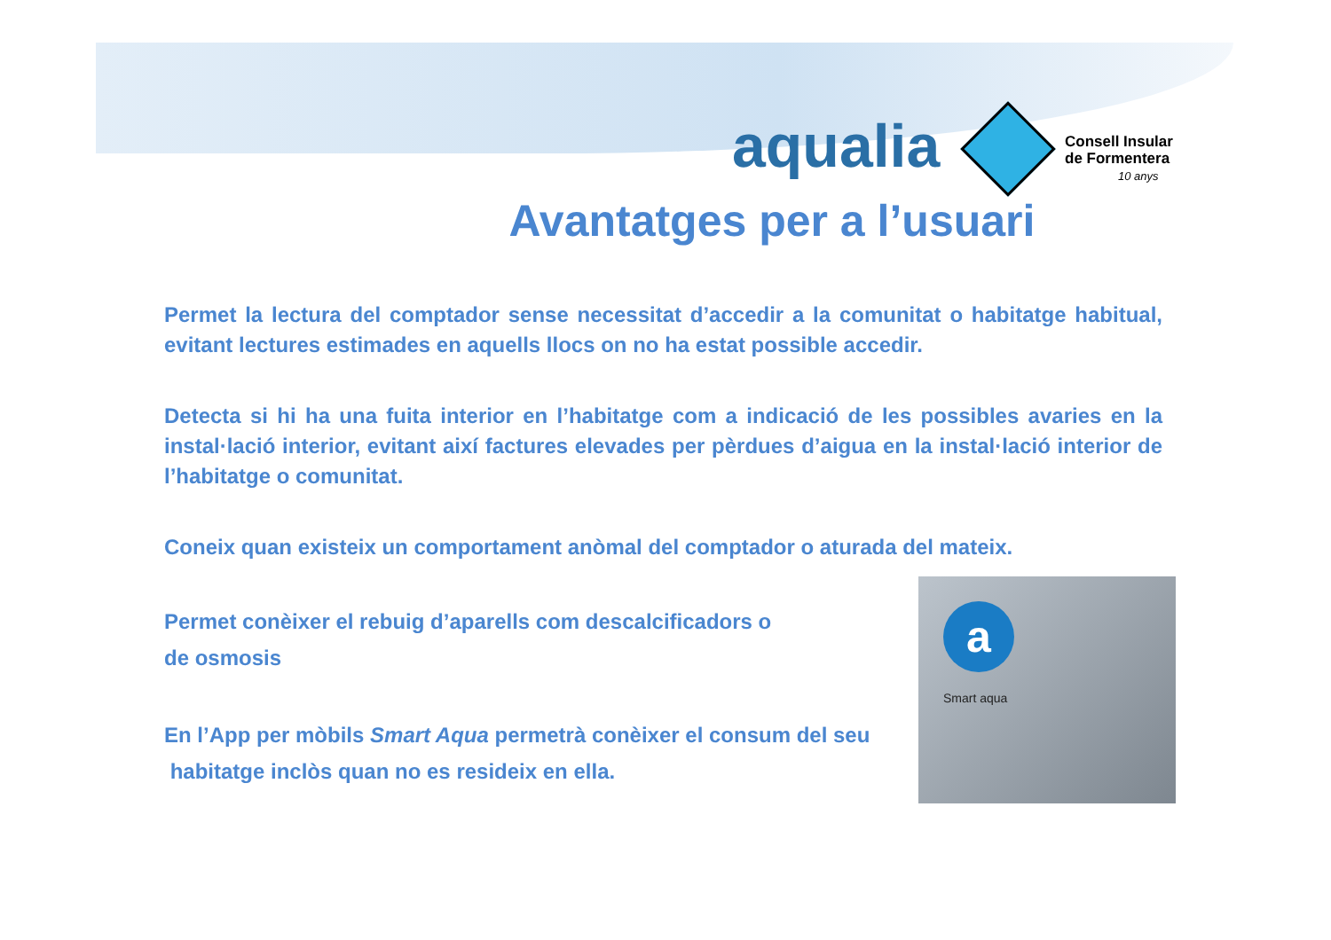aqualia
Consell Insular
de Formentera
10 anys
Avantatges per a l’usuari
Permet la lectura del comptador sense necessitat d’accedir a la comunitat o habitatge habitual, evitant lectures estimades en aquells llocs on no ha estat possible accedir.
Detecta si hi ha una fuita interior en l’habitatge com a indicació de les possibles avaries en la instal·lació interior, evitant així factures elevades per pèrdues d’aigua en la instal·lació interior de l’habitatge o comunitat.
Coneix quan existeix un comportament anòmal del comptador o aturada del mateix.
Permet conèixer el rebuig d’aparells com descalcificadors o
de osmosis
En l’App per mòbils Smart Aqua permetrà conèixer el consum del seu
habitatge inclòs quan no es resideix en ella.
a
Smart aqua